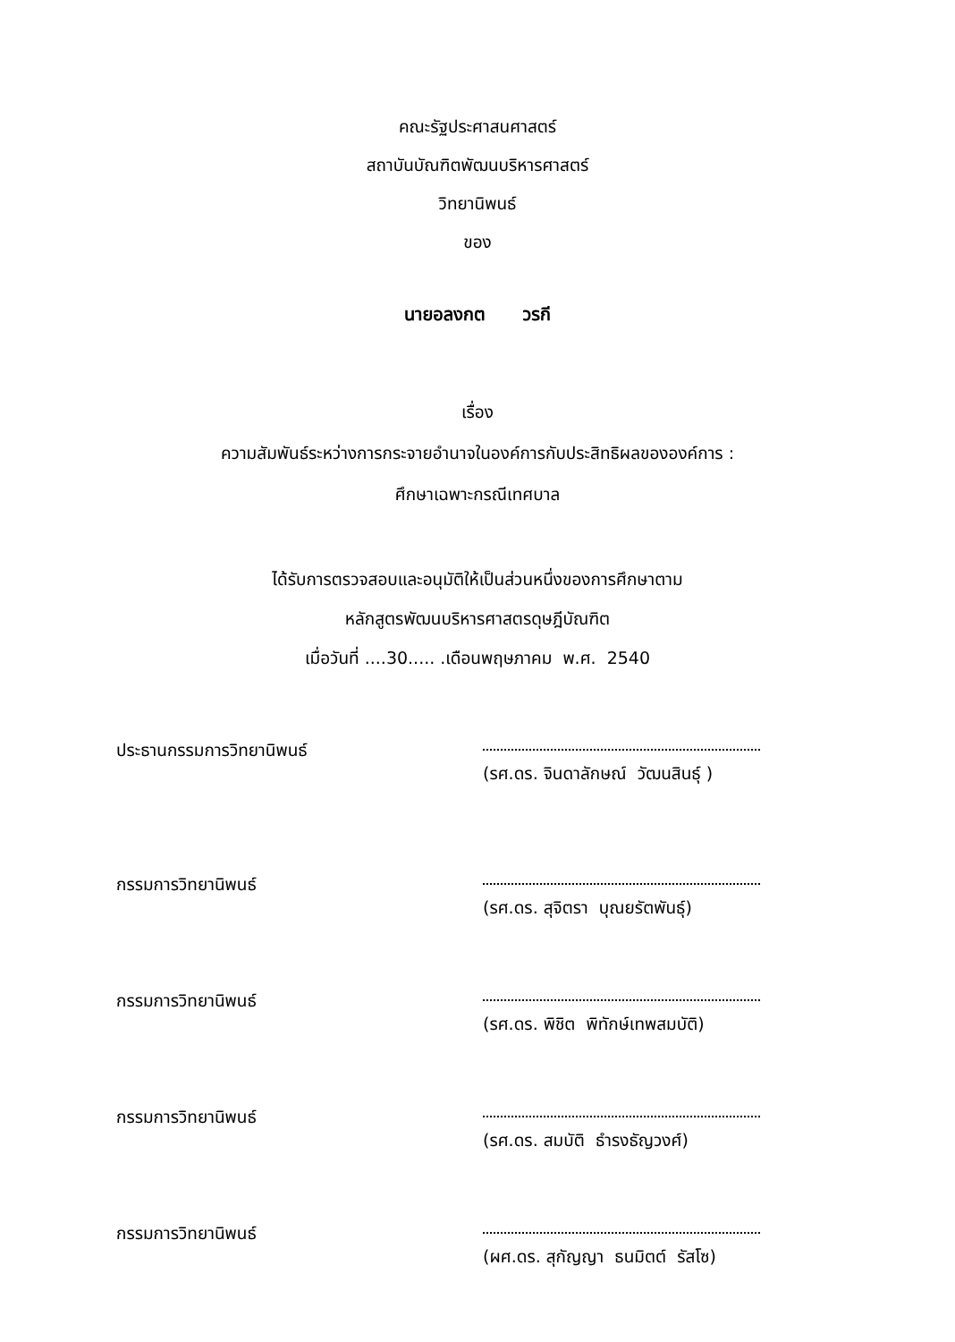คณะรัฐประศาสนศาสตร์
สถาบันบัณฑิตพัฒนบริหารศาสตร์
วิทยานิพนธ์
ของ
นายอลงกต วรกี
เรื่อง
ความสัมพันธ์ระหว่างการกระจายอำนาจในองค์การกับประสิทธิผลขององค์การ :
ศึกษาเฉพาะกรณีเทศบาล
ได้รับการตรวจสอบและอนุมัติให้เป็นส่วนหนึ่งของการศึกษาตาม
หลักสูตรพัฒนบริหารศาสตรดุษฎีบัณฑิต
เมื่อวันที่ ....30..... .เดือนพฤษภาคม พ.ศ. 2540
ประธานกรรมการวิทยานิพนธ์
(รศ.ดร. จินดาลักษณ์ วัฒนสินธุ์ )
กรรมการวิทยานิพนธ์
(รศ.ดร. สุจิตรา บุณยรัตพันธุ์)
กรรมการวิทยานิพนธ์
(รศ.ดร. พิชิต พิทักษ์เทพสมบัติ)
กรรมการวิทยานิพนธ์
(รศ.ดร. สมบัติ ธำรงธัญวงศ์)
กรรมการวิทยานิพนธ์
(ผศ.ดร. สุกัญญา ธนมิตต์ รัสโซ)